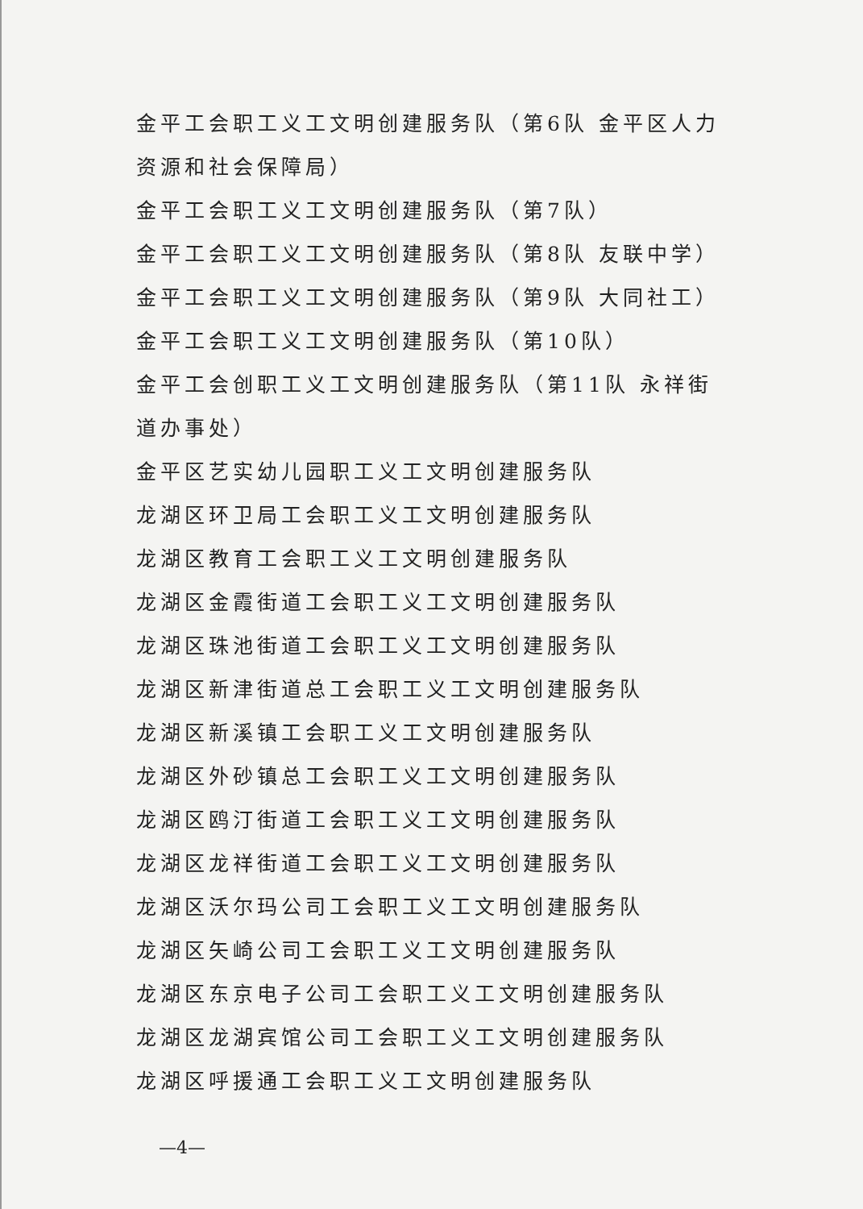金平工会职工义工文明创建服务队（第6队 金平区人力资源和社会保障局）
金平工会职工义工文明创建服务队（第7队）
金平工会职工义工文明创建服务队（第8队 友联中学）
金平工会职工义工文明创建服务队（第9队 大同社工）
金平工会职工义工文明创建服务队（第10队）
金平工会创职工义工文明创建服务队（第11队 永祥街道办事处）
金平区艺实幼儿园职工义工文明创建服务队
龙湖区环卫局工会职工义工文明创建服务队
龙湖区教育工会职工义工文明创建服务队
龙湖区金霞街道工会职工义工文明创建服务队
龙湖区珠池街道工会职工义工文明创建服务队
龙湖区新津街道总工会职工义工文明创建服务队
龙湖区新溪镇工会职工义工文明创建服务队
龙湖区外砂镇总工会职工义工文明创建服务队
龙湖区鸥汀街道工会职工义工文明创建服务队
龙湖区龙祥街道工会职工义工文明创建服务队
龙湖区沃尔玛公司工会职工义工文明创建服务队
龙湖区矢崎公司工会职工义工文明创建服务队
龙湖区东京电子公司工会职工义工文明创建服务队
龙湖区龙湖宾馆公司工会职工义工文明创建服务队
龙湖区呼援通工会职工义工文明创建服务队
—4—